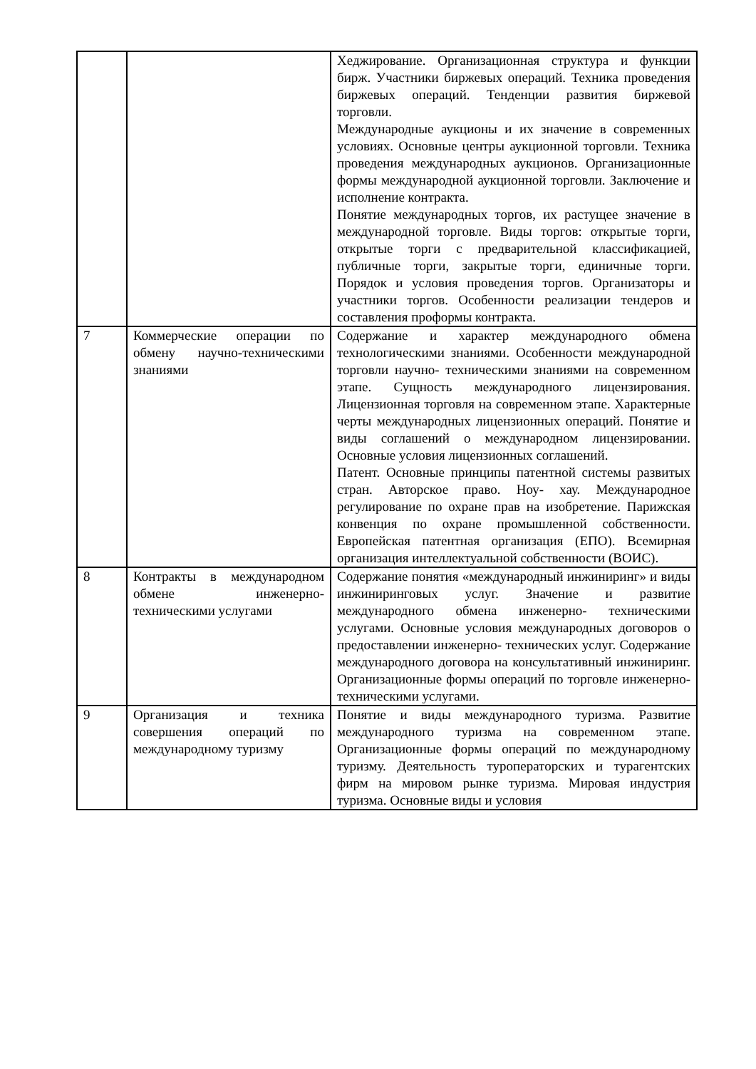| | | Хеджирование. Организационная структура и функции бирж. Участники биржевых операций. Техника проведения биржевых операций. Тенденции развития биржевой торговли. Международные аукционы и их значение в современных условиях. Основные центры аукционной торговли. Техника проведения международных аукционов. Организационные формы международной аукционной торговли. Заключение и исполнение контракта. Понятие международных торгов, их растущее значение в международной торговле. Виды торгов: открытые торги, открытые торги с предварительной классификацией, публичные торги, закрытые торги, единичные торги. Порядок и условия проведения торгов. Организаторы и участники торгов. Особенности реализации тендеров и составления проформы контракта. |
| 7 | Коммерческие операции по обмену научно-техническими знаниями | Содержание и характер международного обмена технологическими знаниями. Особенности международной торговли научно- техническими знаниями на современном этапе. Сущность международного лицензирования. Лицензионная торговля на современном этапе. Характерные черты международных лицензионных операций. Понятие и виды соглашений о международном лицензировании. Основные условия лицензионных соглашений. Патент. Основные принципы патентной системы развитых стран. Авторское право. Ноу- хау. Международное регулирование по охране прав на изобретение. Парижская конвенция по охране промышленной собственности. Европейская патентная организация (ЕПО). Всемирная организация интеллектуальной собственности (ВОИС). |
| 8 | Контракты в международном обмене инженерно- техническими услугами | Содержание понятия «международный инжиниринг» и виды инжиниринговых услуг. Значение и развитие международного обмена инженерно- техническими услугами. Основные условия международных договоров о предоставлении инженерно- технических услуг. Содержание международного договора на консультативный инжиниринг. Организационные формы операций по торговле инженерно-техническими услугами. |
| 9 | Организация и техника совершения операций по международному туризму | Понятие и виды международного туризма. Развитие международного туризма на современном этапе. Организационные формы операций по международному туризму. Деятельность туроператорских и турагентских фирм на мировом рынке туризма. Мировая индустрия туризма. Основные виды и условия |